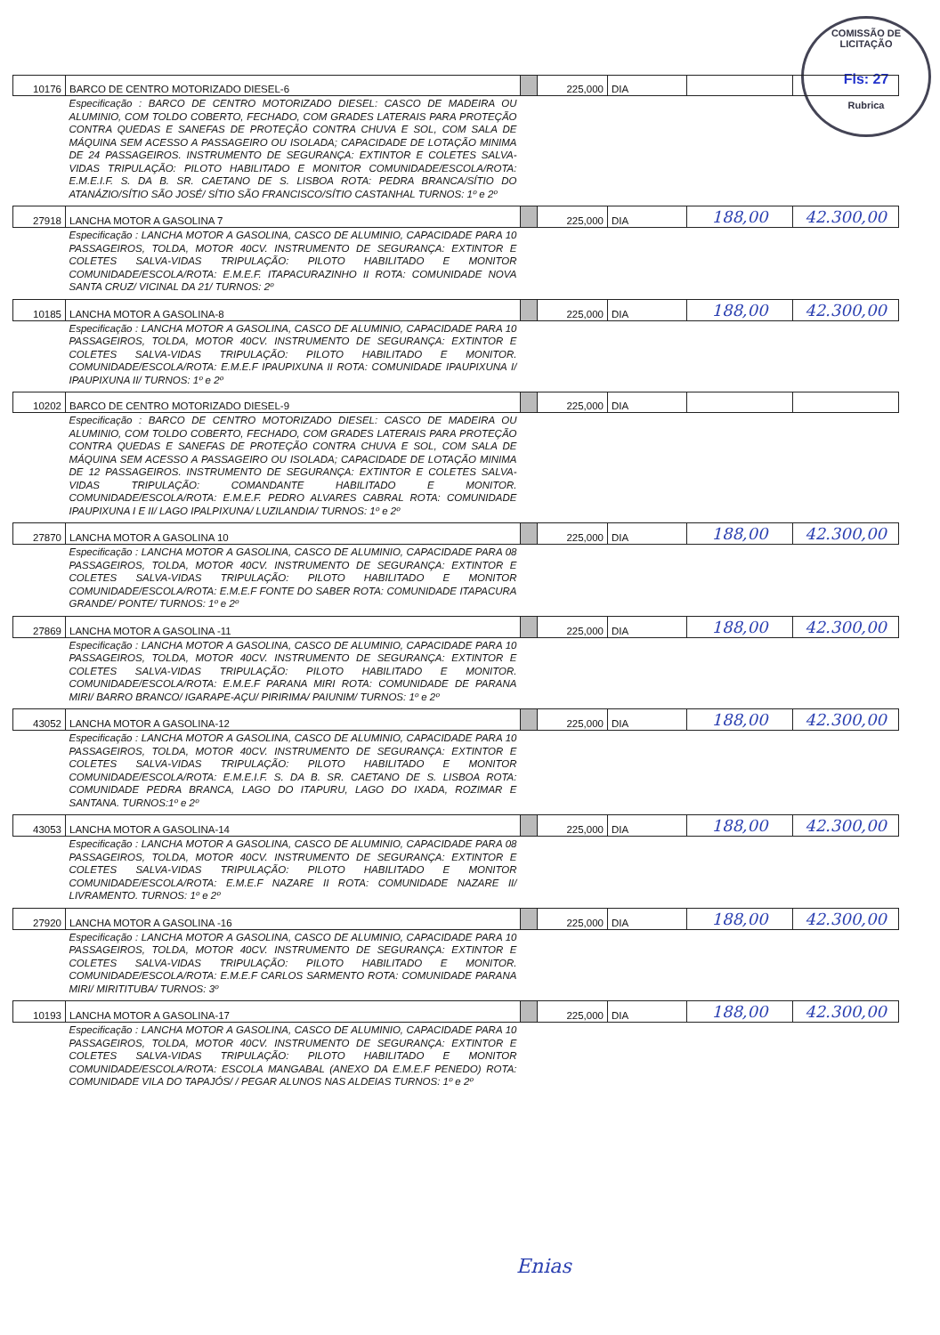COMISSÃO DE LICITAÇÃO
Fls: 27
Rubrica
| 10176 | BARCO DE CENTRO MOTORIZADO DIESEL-6 | | 225,000 | DIA | | |
| | Especificação : BARCO DE CENTRO MOTORIZADO DIESEL: CASCO DE MADEIRA OU ALUMINIO, COM TOLDO COBERTO, FECHADO, COM GRADES LATERAIS PARA PROTEÇÃO CONTRA QUEDAS E SANEFAS DE PROTEÇÃO CONTRA CHUVA E SOL, COM SALA DE MÁQUINA SEM ACESSO A PASSAGEIRO OU ISOLADA; CAPACIDADE DE LOTAÇÃO MINIMA DE 24 PASSAGEIROS. INSTRUMENTO DE SEGURANÇA: EXTINTOR E COLETES SALVA-VIDAS TRIPULAÇÃO: PILOTO HABILITADO E MONITOR COMUNIDADE/ESCOLA/ROTA: E.M.E.I.F. S. DA B. SR. CAETANO DE S. LISBOA ROTA: PEDRA BRANCA/SÍTIO DO ATANÁZIO/SÍTIO SÃO JOSÉ/ SÍTIO SÃO FRANCISCO/SÍTIO CASTANHAL TURNOS: 1º e 2º | | | | | |
| 27918 | LANCHA MOTOR A GASOLINA 7 | | 225,000 | DIA | 188,00 | 42.300,00 |
| | Especificação : LANCHA MOTOR A GASOLINA, CASCO DE ALUMINIO, CAPACIDADE PARA 10 PASSAGEIROS, TOLDA, MOTOR 40CV. INSTRUMENTO DE SEGURANÇA: EXTINTOR E COLETES SALVA-VIDAS TRIPULAÇÃO: PILOTO HABILITADO E MONITOR COMUNIDADE/ESCOLA/ROTA: E.M.E.F. ITAPACURAZINHO II ROTA: COMUNIDADE NOVA SANTA CRUZ/ VICINAL DA 21/ TURNOS: 2º | | | | | |
| 10185 | LANCHA MOTOR A GASOLINA-8 | | 225,000 | DIA | 188,00 | 42.300,00 |
| | Especificação : LANCHA MOTOR A GASOLINA, CASCO DE ALUMINIO, CAPACIDADE PARA 10 PASSAGEIROS, TOLDA, MOTOR 40CV. INSTRUMENTO DE SEGURANÇA: EXTINTOR E COLETES SALVA-VIDAS TRIPULAÇÃO: PILOTO HABILITADO E MONITOR. COMUNIDADE/ESCOLA/ROTA: E.M.E.F IPAUPIXUNA II ROTA: COMUNIDADE IPAUPIXUNA I/ IPAUPIXUNA II/ TURNOS: 1º e 2º | | | | | |
| 10202 | BARCO DE CENTRO MOTORIZADO DIESEL-9 | | 225,000 | DIA | | |
| | Especificação : BARCO DE CENTRO MOTORIZADO DIESEL: CASCO DE MADEIRA OU ALUMINIO, COM TOLDO COBERTO, FECHADO, COM GRADES LATERAIS PARA PROTEÇÃO CONTRA QUEDAS E SANEFAS DE PROTEÇÃO CONTRA CHUVA E SOL, COM SALA DE MÁQUINA SEM ACESSO A PASSAGEIRO OU ISOLADA; CAPACIDADE DE LOTAÇÃO MINIMA DE 12 PASSAGEIROS. INSTRUMENTO DE SEGURANÇA: EXTINTOR E COLETES SALVA-VIDAS TRIPULAÇÃO: COMANDANTE HABILITADO E MONITOR. COMUNIDADE/ESCOLA/ROTA: E.M.E.F. PEDRO ALVARES CABRAL ROTA: COMUNIDADE IPAUPIXUNA I E II/ LAGO IPALPIXUNA/ LUZILANDIA/ TURNOS: 1º e 2º | | | | | |
| 27870 | LANCHA MOTOR A GASOLINA 10 | | 225,000 | DIA | 188,00 | 42.300,00 |
| | Especificação : LANCHA MOTOR A GASOLINA, CASCO DE ALUMINIO, CAPACIDADE PARA 08 PASSAGEIROS, TOLDA, MOTOR 40CV. INSTRUMENTO DE SEGURANÇA: EXTINTOR E COLETES SALVA-VIDAS TRIPULAÇÃO: PILOTO HABILITADO E MONITOR COMUNIDADE/ESCOLA/ROTA: E.M.E.F FONTE DO SABER ROTA: COMUNIDADE ITAPACURA GRANDE/ PONTE/ TURNOS: 1º e 2º | | | | | |
| 27869 | LANCHA MOTOR A GASOLINA -11 | | 225,000 | DIA | 188,00 | 42.300,00 |
| | Especificação : LANCHA MOTOR A GASOLINA, CASCO DE ALUMINIO, CAPACIDADE PARA 10 PASSAGEIROS, TOLDA, MOTOR 40CV. INSTRUMENTO DE SEGURANÇA: EXTINTOR E COLETES SALVA-VIDAS TRIPULAÇÃO: PILOTO HABILITADO E MONITOR. COMUNIDADE/ESCOLA/ROTA: E.M.E.F PARANA MIRI ROTA: COMUNIDADE DE PARANA MIRI/ BARRO BRANCO/ IGARAPE-AÇU/ PIRIRIMA/ PAIUNIM/ TURNOS: 1º e 2º | | | | | |
| 43052 | LANCHA MOTOR A GASOLINA-12 | | 225,000 | DIA | 188,00 | 42.300,00 |
| | Especificação : LANCHA MOTOR A GASOLINA, CASCO DE ALUMINIO, CAPACIDADE PARA 10 PASSAGEIROS, TOLDA, MOTOR 40CV. INSTRUMENTO DE SEGURANÇA: EXTINTOR E COLETES SALVA-VIDAS TRIPULAÇÃO: PILOTO HABILITADO E MONITOR COMUNIDADE/ESCOLA/ROTA: E.M.E.I.F. S. DA B. SR. CAETANO DE S. LISBOA ROTA: COMUNIDADE PEDRA BRANCA, LAGO DO ITAPURU, LAGO DO IXADA, ROZIMAR E SANTANA. TURNOS:1º e 2º | | | | | |
| 43053 | LANCHA MOTOR A GASOLINA-14 | | 225,000 | DIA | 188,00 | 42.300,00 |
| | Especificação : LANCHA MOTOR A GASOLINA, CASCO DE ALUMINIO, CAPACIDADE PARA 08 PASSAGEIROS, TOLDA, MOTOR 40CV. INSTRUMENTO DE SEGURANÇA: EXTINTOR E COLETES SALVA-VIDAS TRIPULAÇÃO: PILOTO HABILITADO E MONITOR COMUNIDADE/ESCOLA/ROTA: E.M.E.F NAZARE II ROTA: COMUNIDADE NAZARE II/ LIVRAMENTO. TURNOS: 1º e 2º | | | | | |
| 27920 | LANCHA MOTOR A GASOLINA -16 | | 225,000 | DIA | 188,00 | 42.300,00 |
| | Especificação : LANCHA MOTOR A GASOLINA, CASCO DE ALUMINIO, CAPACIDADE PARA 10 PASSAGEIROS, TOLDA, MOTOR 40CV. INSTRUMENTO DE SEGURANÇA: EXTINTOR E COLETES SALVA-VIDAS TRIPULAÇÃO: PILOTO HABILITADO E MONITOR. COMUNIDADE/ESCOLA/ROTA: E.M.E.F CARLOS SARMENTO ROTA: COMUNIDADE PARANA MIRI/ MIRITITUBA/ TURNOS: 3º | | | | | |
| 10193 | LANCHA MOTOR A GASOLINA-17 | | 225,000 | DIA | 188,00 | 42.300,00 |
| | Especificação : LANCHA MOTOR A GASOLINA, CASCO DE ALUMINIO, CAPACIDADE PARA 10 PASSAGEIROS, TOLDA, MOTOR 40CV. INSTRUMENTO DE SEGURANÇA: EXTINTOR E COLETES SALVA-VIDAS TRIPULAÇÃO: PILOTO HABILITADO E MONITOR COMUNIDADE/ESCOLA/ROTA: ESCOLA MANGABAL (ANEXO DA E.M.E.F PENEDO) ROTA: COMUNIDADE VILA DO TAPAJÓS/ / PEGAR ALUNOS NAS ALDEIAS TURNOS: 1º e 2º | | | | | |
Enias